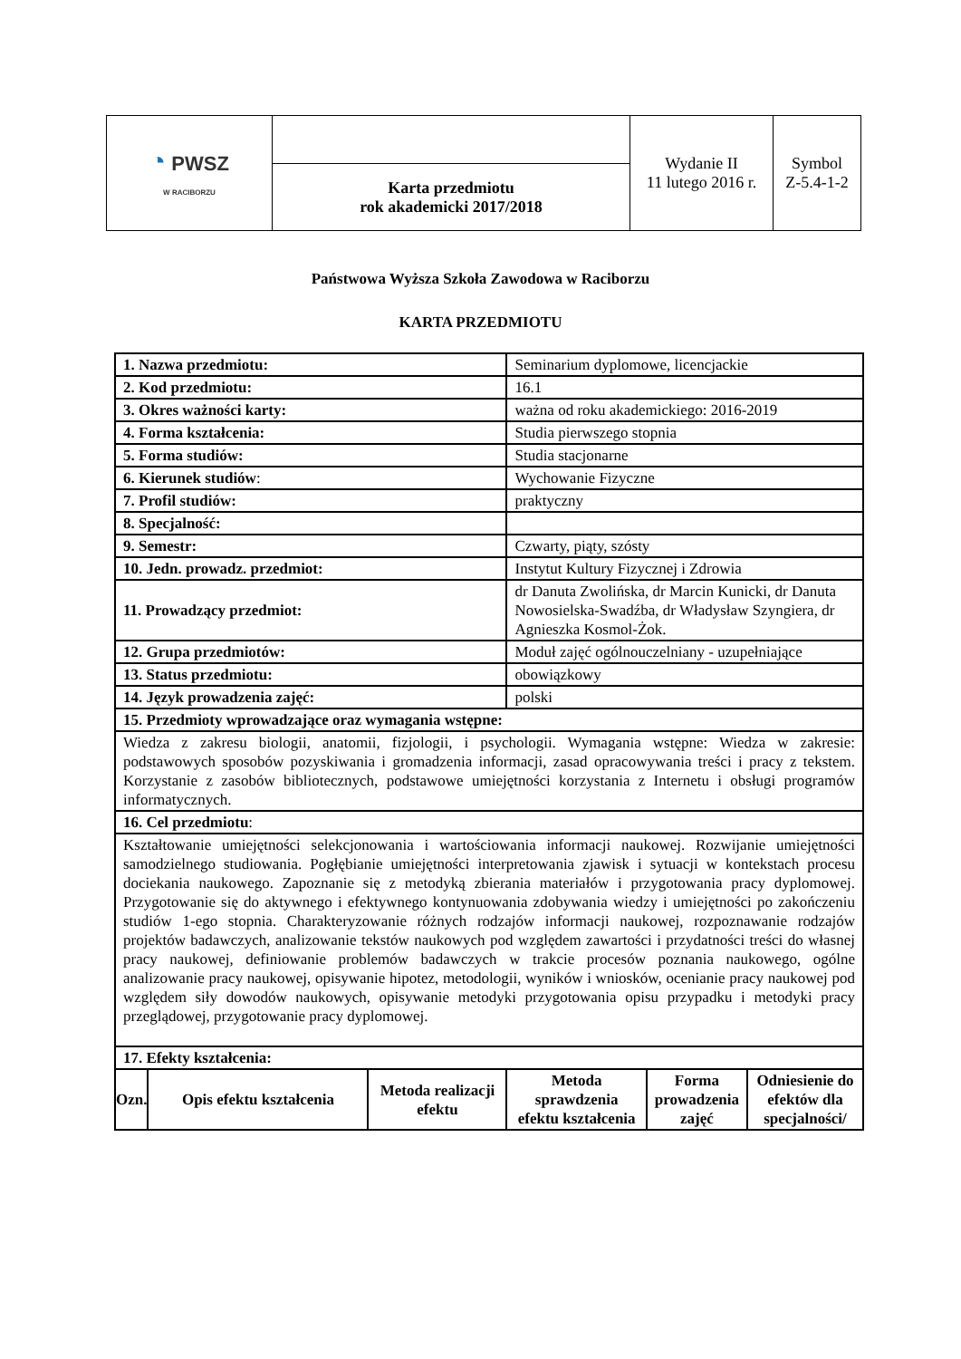| ◔ PWSZ W RACIBORZU | | Wydanie II 11 lutego 2016 r. | Symbol Z-5.4-1-2 |
| | Karta przedmiotu rok akademicki 2017/2018 | | |
Państwowa Wyższa Szkoła Zawodowa w Raciborzu
KARTA PRZEDMIOTU
| 1. Nazwa przedmiotu: | | | Seminarium dyplomowe, licencjackie | | |
| 2. Kod przedmiotu: | | | 16.1 | | |
| 3. Okres ważności karty: | | | ważna od roku akademickiego: 2016-2019 | | |
| 4. Forma kształcenia: | | | Studia pierwszego stopnia | | |
| 5. Forma studiów: | | | Studia stacjonarne | | |
| 6. Kierunek studiów : | | | Wychowanie Fizyczne | | |
| 7. Profil studiów: | | | praktyczny | | |
| 8. Specjalność: | | | | | |
| 9. Semestr: | | | Czwarty, piąty, szósty | | |
| 10. Jedn. prowadz. przedmiot: | | | Instytut Kultury Fizycznej i Zdrowia | | |
| 11. Prowadzący przedmiot: | | | dr Danuta Zwolińska, dr Marcin Kunicki, dr Danuta Nowosielska-Swadźba, dr Władysław Szyngiera, dr Agnieszka Kosmol-Żok. | | |
| 12. Grupa przedmiotów: | | | Moduł zajęć ogólnouczelniany - uzupełniające | | |
| 13. Status przedmiotu: | | | obowiązkowy | | |
| 14. Język prowadzenia zajęć: | | | polski | | |
| 15. Przedmioty wprowadzające oraz wymagania wstępne: | | | | | |
| Wiedza z zakresu biologii, anatomii, fizjologii, i psychologii. Wymagania wstępne: Wiedza w zakresie: podstawowych sposobów pozyskiwania i gromadzenia informacji, zasad opracowywania treści i pracy z tekstem. Korzystanie z zasobów bibliotecznych, podstawowe umiejętności korzystania z Internetu i obsługi programów informatycznych. | | | | | |
| 16. Cel przedmiotu : | | | | | |
| Kształtowanie umiejętności selekcjonowania i wartościowania informacji naukowej. Rozwijanie umiejętności samodzielnego studiowania. Pogłębianie umiejętności interpretowania zjawisk i sytuacji w kontekstach procesu dociekania naukowego. Zapoznanie się z metodyką zbierania materiałów i przygotowania pracy dyplomowej. Przygotowanie się do aktywnego i efektywnego kontynuowania zdobywania wiedzy i umiejętności po zakończeniu studiów 1-ego stopnia. Charakteryzowanie różnych rodzajów informacji naukowej, rozpoznawanie rodzajów projektów badawczych, analizowanie tekstów naukowych pod względem zawartości i przydatności treści do własnej pracy naukowej, definiowanie problemów badawczych w trakcie procesów poznania naukowego, ogólne analizowanie pracy naukowej, opisywanie hipotez, metodologii, wyników i wniosków, ocenianie pracy naukowej pod względem siły dowodów naukowych, opisywanie metodyki przygotowania opisu przypadku i metodyki pracy przeglądowej, przygotowanie pracy dyplomowej. | | | | | |
| 17. Efekty kształcenia: | | | | | |
| Ozn. | Opis efektu kształcenia | Metoda realizacji efektu | Metoda sprawdzenia efektu kształcenia | Forma prowadzenia zajęć | Odniesienie do efektów dla specjalności/ |